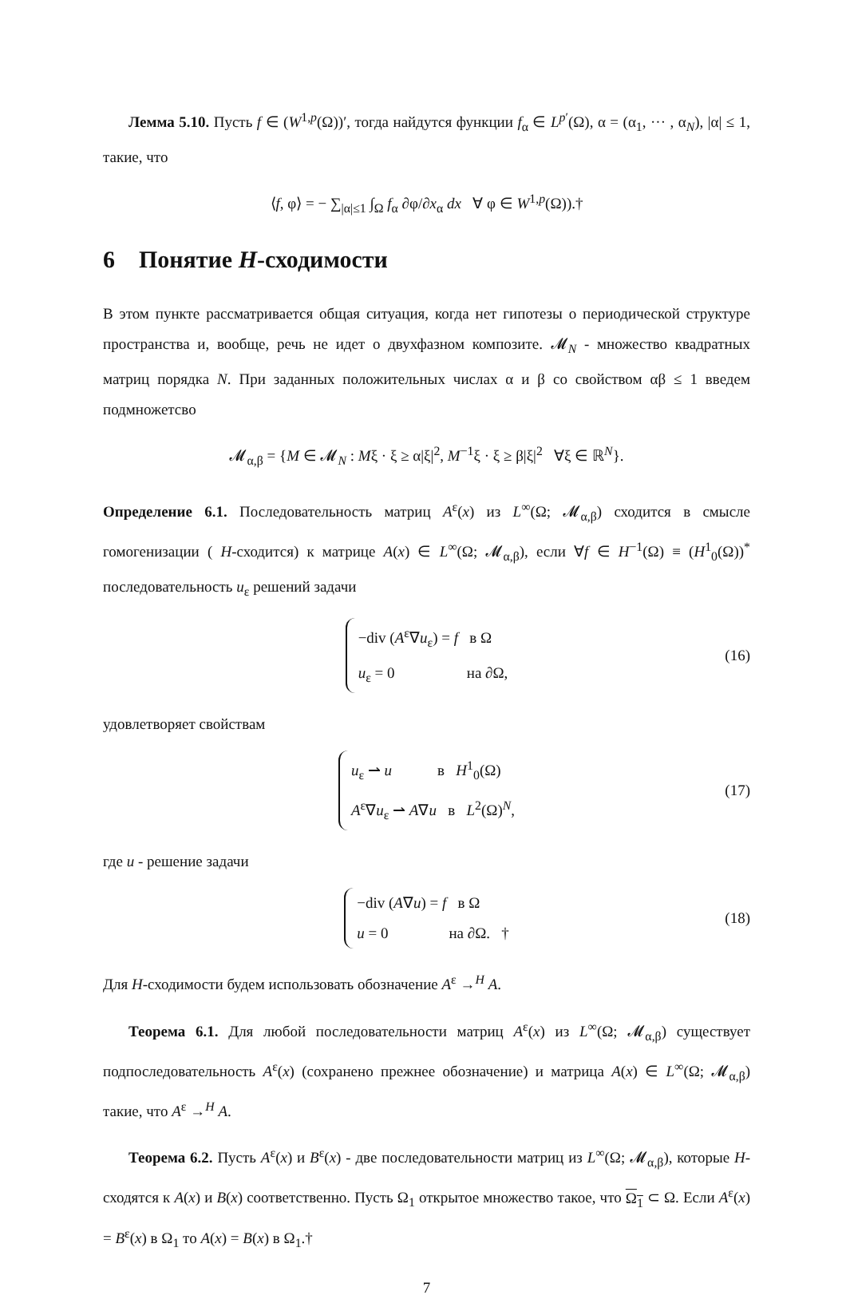Лемма 5.10. Пусть f ∈ (W<sup>1,p</sup>(Ω))′, тогда найдутся функции f<sub>α</sub> ∈ L<sup>p′</sup>(Ω), α = (α<sub>1</sub>, ··· , α<sub>N</sub>), |α| ≤ 1, такие, что
⟨f, φ⟩ = − ∑<sub>|α|≤1</sub> ∫<sub>Ω</sub> f<sub>α</sub> ∂φ/∂x<sub>α</sub> dx ∀ φ ∈ W<sup>1,p</sup>(Ω)).†
6 Понятие H-сходимости
В этом пункте рассматривается общая ситуация, когда нет гипотезы о периодической структуре пространства и, вообще, речь не идет о двухфазном композите. 𝓜<sub>N</sub> - множество квадратных матриц порядка N. При заданных положительных числах α и β со свойством αβ ≤ 1 введем подмножетсво
𝓜<sub>α,β</sub> = {M ∈ 𝓜<sub>N</sub> : Mξ · ξ ≥ α|ξ|<sup>2</sup>, M<sup>−1</sup>ξ · ξ ≥ β|ξ|<sup>2</sup> ∀ξ ∈ ℝ<sup>N</sup>}.
Определение 6.1. Последовательность матриц A<sup>ε</sup>(x) из L<sup>∞</sup>(Ω; 𝓜<sub>α,β</sub>) сходится в смысле гомогенизации ( H-сходится) к матрице A(x) ∈ L<sup>∞</sup>(Ω; 𝓜<sub>α,β</sub>), если ∀f ∈ H<sup>−1</sup>(Ω) ≡ (H<sup>1</sup><sub>0</sub>(Ω))<sup>*</sup> последовательность u<sub>ε</sub> решений задачи
−div (A<sup>ε</sup>∇u<sub>ε</sub>) = f в Ω
u<sub>ε</sub> = 0 на ∂Ω, (16)
удовлетворяет свойствам
u<sub>ε</sub> ⇀ u в H<sup>1</sup><sub>0</sub>(Ω)
A<sup>ε</sup>∇u<sub>ε</sub> ⇀ A∇u в L<sup>2</sup>(Ω)<sup>N</sup>, (17)
где u - решение задачи
−div (A∇u) = f в Ω
u = 0 на ∂Ω. † (18)
Для H-сходимости будем использовать обозначение A<sup>ε</sup> →<sup>H</sup> A.
Теорема 6.1. Для любой последовательности матриц A<sup>ε</sup>(x) из L<sup>∞</sup>(Ω; 𝓜<sub>α,β</sub>) существует подпоследовательность A<sup>ε</sup>(x) (сохранено прежнее обозначение) и матрица A(x) ∈ L<sup>∞</sup>(Ω; 𝓜<sub>α,β</sub>) такие, что A<sup>ε</sup> →<sup>H</sup> A.
Теорема 6.2. Пусть A<sup>ε</sup>(x) и B<sup>ε</sup>(x) - две последовательности матриц из L<sup>∞</sup>(Ω; 𝓜<sub>α,β</sub>), которые H-сходятся к A(x) и B(x) соответственно. Пусть Ω<sub>1</sub> открытое множество такое, что Ω<sub>1</sub> ⊂ Ω. Если A<sup>ε</sup>(x) = B<sup>ε</sup>(x) в Ω<sub>1</sub> то A(x) = B(x) в Ω<sub>1</sub>.†
7